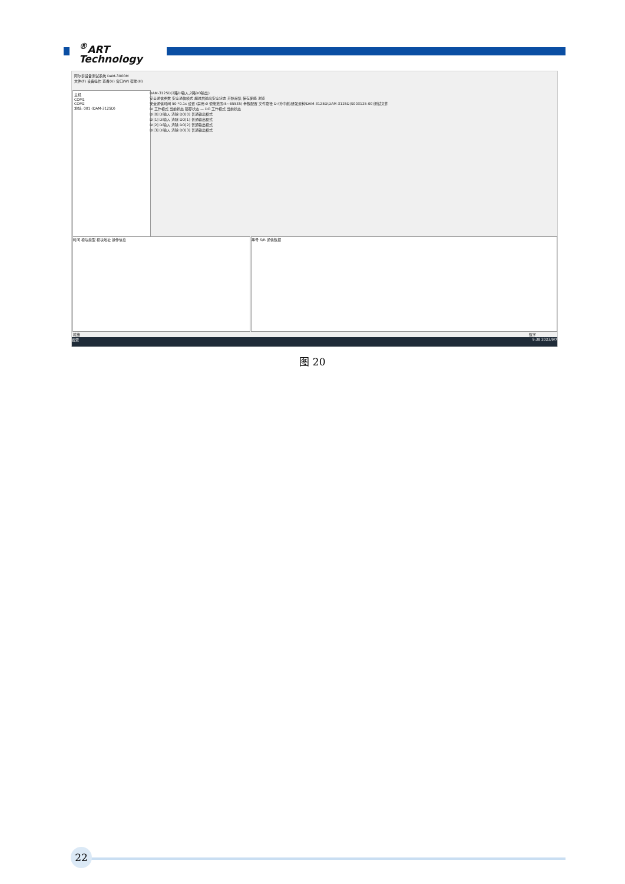<sup>®</sup>ART
Technology
阿尔泰设备测试系统 DAM-3000M
文件(F) 设备操作 查看(V) 窗口(W) 帮助(H)
主机
COM1
COM2
地址: 001 (DAM-3125D)
DAM-3125D(2路DI输入,2路DO输出)
安全通信参数 安全通信模式 超时后输出安全状态 开始采集 保存使能 浏览
安全通信时间 50 *0.1s 设置 (禁用:0 使能范围:5~65535) 参数配置 文件路径 D:\孙中彪\研发资料\DAM-3125D\DAM-3125D(S003125-00)测试文件
DI 工作模式 当前状态 锁存状态 — DO 工作模式 当前状态
DI[0] DI输入 清除 DO[0] 普通输出模式
DI[1] DI输入 清除 DO[1] 普通输出模式
DI[2] DI输入 清除 DO[2] 普通输出模式
DI[3] DI输入 清除 DO[3] 普通输出模式
时间 模块类型 模块地址 操作信息 串号 S/R 通信数据
就绪 数字
搜索 9:38 2023/9/7
图 20
22